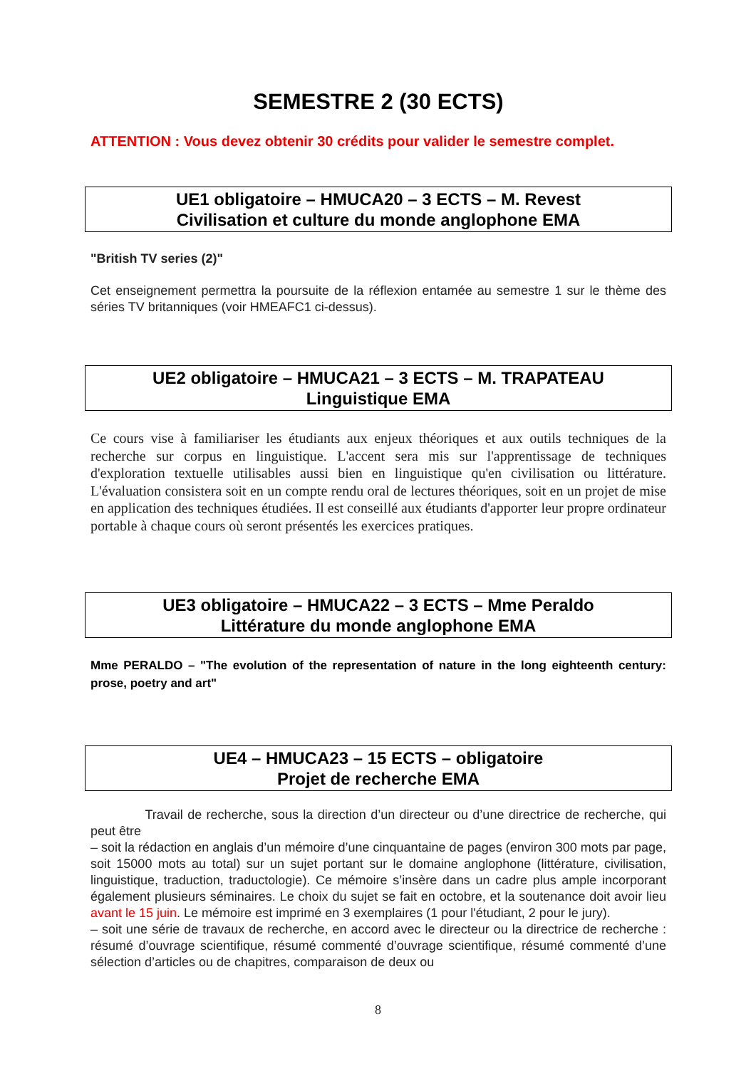SEMESTRE 2 (30 ECTS)
ATTENTION : Vous devez obtenir 30 crédits pour valider le semestre complet.
UE1 obligatoire – HMUCA20 – 3 ECTS – M. Revest
Civilisation et culture du monde anglophone EMA
"British TV series (2)"
Cet enseignement permettra la poursuite de la réflexion entamée au semestre 1 sur le thème des séries TV britanniques (voir HMEAFC1 ci-dessus).
UE2 obligatoire – HMUCA21 – 3 ECTS – M. TRAPATEAU
Linguistique EMA
Ce cours vise à familiariser les étudiants aux enjeux théoriques et aux outils techniques de la recherche sur corpus en linguistique. L'accent sera mis sur l'apprentissage de techniques d'exploration textuelle utilisables aussi bien en linguistique qu'en civilisation ou littérature. L'évaluation consistera soit en un compte rendu oral de lectures théoriques, soit en un projet de mise en application des techniques étudiées. Il est conseillé aux étudiants d'apporter leur propre ordinateur portable à chaque cours où seront présentés les exercices pratiques.
UE3 obligatoire – HMUCA22 – 3 ECTS – Mme Peraldo
Littérature du monde anglophone EMA
Mme PERALDO – "The evolution of the representation of nature in the long eighteenth century: prose, poetry and art"
UE4 – HMUCA23 – 15 ECTS – obligatoire
Projet de recherche EMA
Travail de recherche, sous la direction d’un directeur ou d’une directrice de recherche, qui peut être
– soit la rédaction en anglais d’un mémoire d’une cinquantaine de pages (environ 300 mots par page, soit 15000 mots au total) sur un sujet portant sur le domaine anglophone (littérature, civilisation, linguistique, traduction, traductologie). Ce mémoire s’insère dans un cadre plus ample incorporant également plusieurs séminaires. Le choix du sujet se fait en octobre, et la soutenance doit avoir lieu avant le 15 juin. Le mémoire est imprimé en 3 exemplaires (1 pour l'étudiant, 2 pour le jury).
– soit une série de travaux de recherche, en accord avec le directeur ou la directrice de recherche : résumé d’ouvrage scientifique, résumé commenté d’ouvrage scientifique, résumé commenté d’une sélection d’articles ou de chapitres, comparaison de deux ou
8